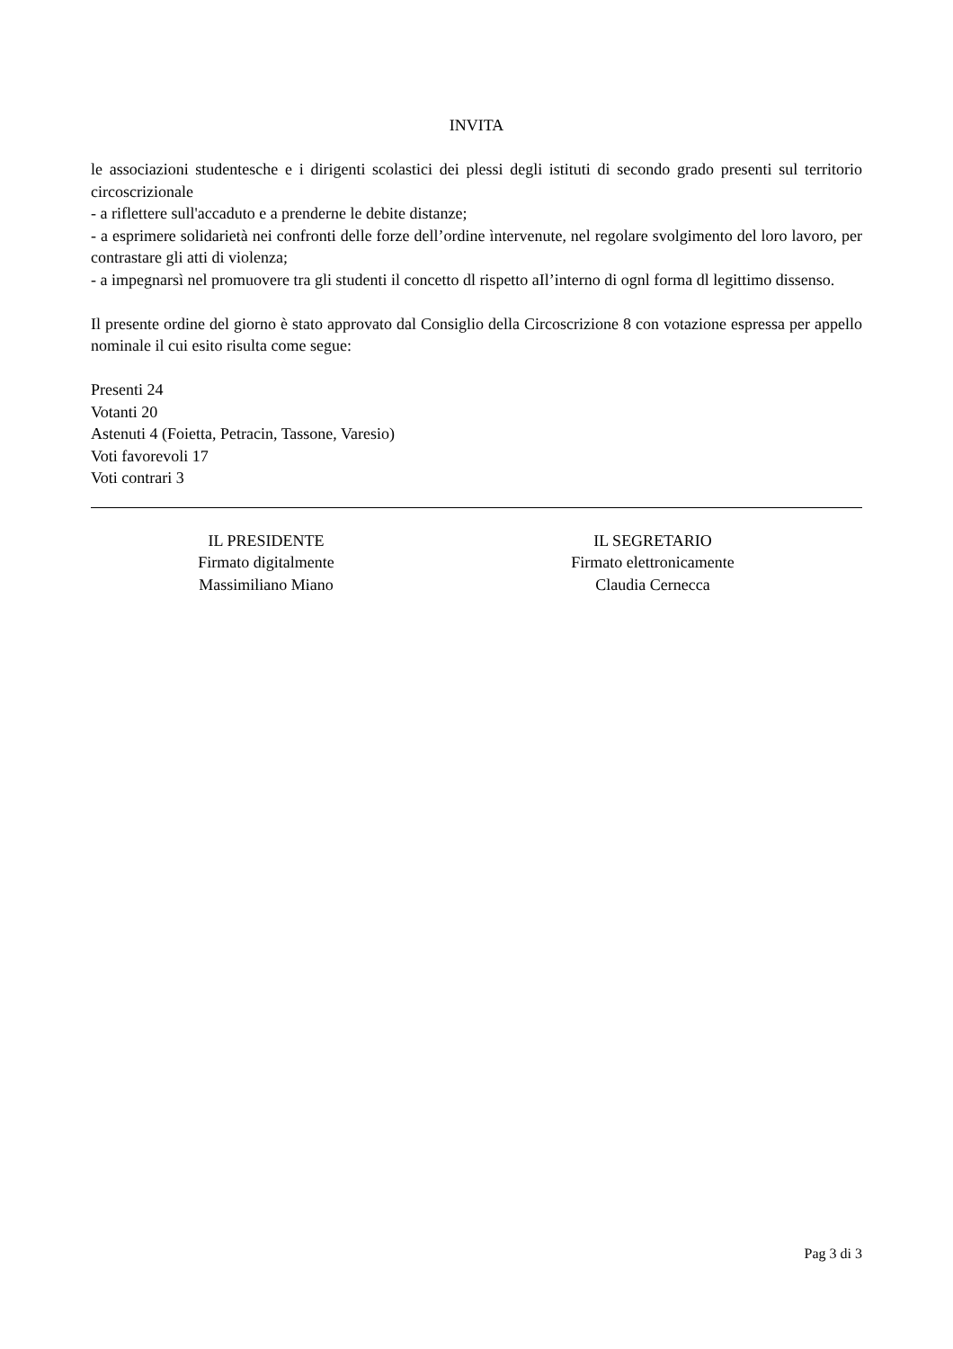INVITA
le associazioni studentesche e i dirigenti scolastici dei plessi degli istituti di secondo grado presenti sul territorio circoscrizionale
- a riflettere sull'accaduto e a prenderne le debite distanze;
- a esprimere solidarietà nei confronti delle forze dell’ordine ìntervenute, nel regolare svolgimento del loro lavoro, per contrastare gli atti di violenza;
- a impegnarsì nel promuovere tra gli studenti il concetto dl rispetto aIl’interno di ognl forma dl legittimo dissenso.
Il presente ordine del giorno è stato approvato dal Consiglio della Circoscrizione 8 con votazione espressa per appello nominale il cui esito risulta come segue:
Presenti 24
Votanti 20
Astenuti 4 (Foietta, Petracin, Tassone, Varesio)
Voti favorevoli 17
Voti contrari 3
IL PRESIDENTE
Firmato digitalmente
Massimiliano Miano
IL SEGRETARIO
Firmato elettronicamente
Claudia Cernecca
Pag 3 di 3